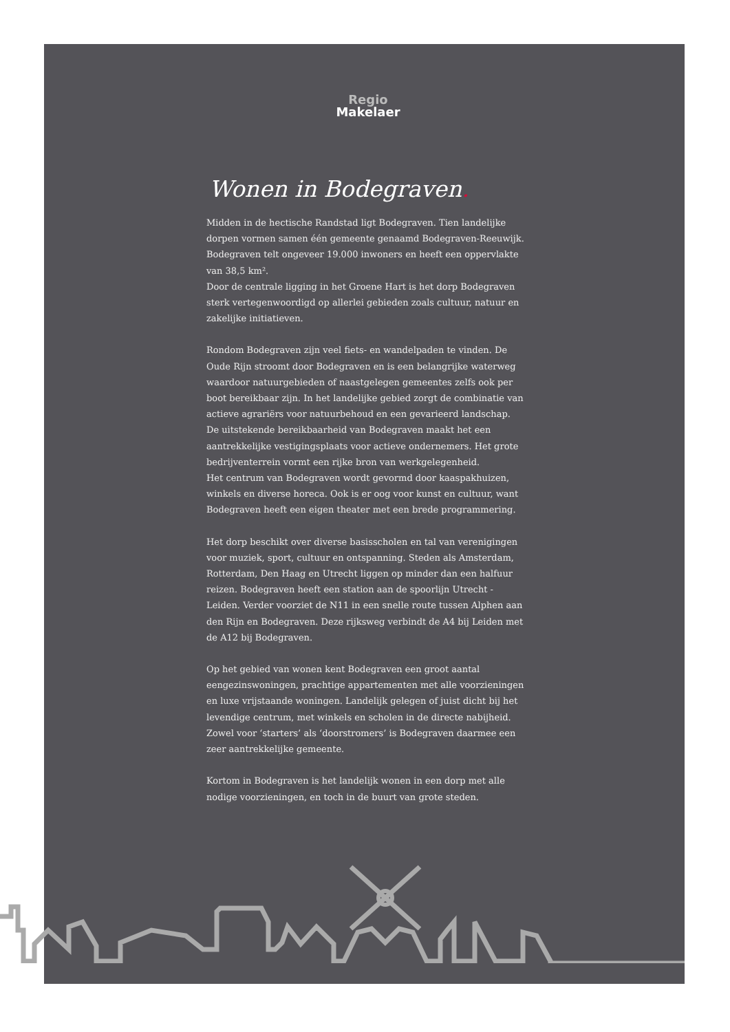Regio
Makelaer
Wonen in Bodegraven.
Midden in de hectische Randstad ligt Bodegraven. Tien landelijke dorpen vormen samen één gemeente genaamd Bodegraven-Reeuwijk. Bodegraven telt ongeveer 19.000 inwoners en heeft een oppervlakte van 38,5 km².
Door de centrale ligging in het Groene Hart is het dorp Bodegraven sterk vertegenwoordigd op allerlei gebieden zoals cultuur, natuur en zakelijke initiatieven.
Rondom Bodegraven zijn veel fiets- en wandelpaden te vinden. De Oude Rijn stroomt door Bodegraven en is een belangrijke waterweg waardoor natuurgebieden of naastgelegen gemeentes zelfs ook per boot bereikbaar zijn. In het landelijke gebied zorgt de combinatie van actieve agrariërs voor natuurbehoud en een gevarieerd landschap.
De uitstekende bereikbaarheid van Bodegraven maakt het een aantrekkelijke vestigingsplaats voor actieve ondernemers. Het grote bedrijventerrein vormt een rijke bron van werkgelegenheid.
Het centrum van Bodegraven wordt gevormd door kaaspakhuizen, winkels en diverse horeca. Ook is er oog voor kunst en cultuur, want Bodegraven heeft een eigen theater met een brede programmering.
Het dorp beschikt over diverse basisscholen en tal van verenigingen voor muziek, sport, cultuur en ontspanning. Steden als Amsterdam, Rotterdam, Den Haag en Utrecht liggen op minder dan een halfuur reizen. Bodegraven heeft een station aan de spoorlijn Utrecht - Leiden. Verder voorziet de N11 in een snelle route tussen Alphen aan den Rijn en Bodegraven. Deze rijksweg verbindt de A4 bij Leiden met de A12 bij Bodegraven.
Op het gebied van wonen kent Bodegraven een groot aantal eengezinswoningen, prachtige appartementen met alle voorzieningen en luxe vrijstaande woningen. Landelijk gelegen of juist dicht bij het levendige centrum, met winkels en scholen in de directe nabijheid. Zowel voor ‘starters’ als ‘doorstromers’ is Bodegraven daarmee een zeer aantrekkelijke gemeente.
Kortom in Bodegraven is het landelijk wonen in een dorp met alle nodige voorzieningen, en toch in de buurt van grote steden.